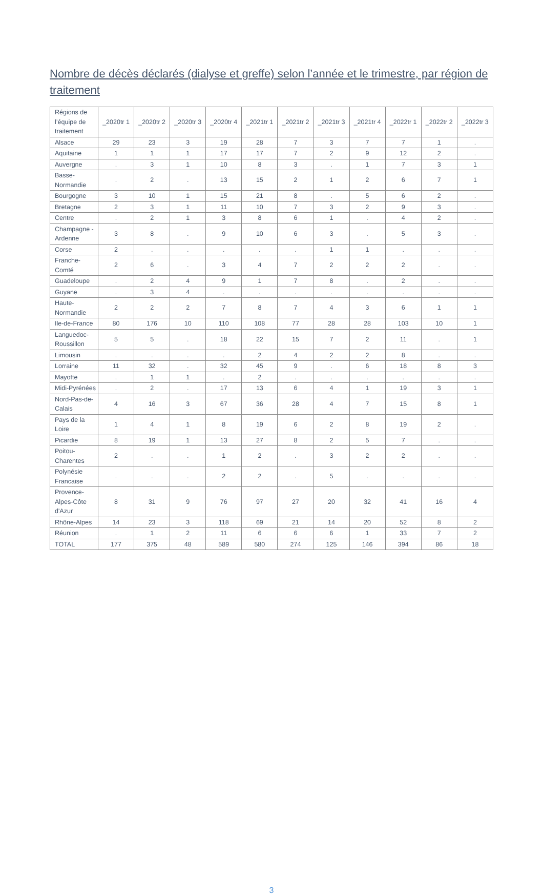Nombre de décès déclarés (dialyse et greffe) selon l’année et le trimestre, par région de traitement
| Régions de l’équipe de traitement | _2020tr 1 | _2020tr 2 | _2020tr 3 | _2020tr 4 | _2021tr 1 | _2021tr 2 | _2021tr 3 | _2021tr 4 | _2022tr 1 | _2022tr 2 | _2022tr 3 |
| --- | --- | --- | --- | --- | --- | --- | --- | --- | --- | --- | --- |
| Alsace | 29 | 23 | 3 | 19 | 28 | 7 | 3 | 7 | 7 | 1 | . |
| Aquitaine | 1 | 1 | 1 | 17 | 17 | 7 | 2 | 9 | 12 | 2 | . |
| Auvergne | . | 3 | 1 | 10 | 8 | 3 | . | 1 | 7 | 3 | 1 |
| Basse-Normandie | . | 2 | . | 13 | 15 | 2 | 1 | 2 | 6 | 7 | 1 |
| Bourgogne | 3 | 10 | 1 | 15 | 21 | 8 | . | 5 | 6 | 2 | . |
| Bretagne | 2 | 3 | 1 | 11 | 10 | 7 | 3 | 2 | 9 | 3 | . |
| Centre | . | 2 | 1 | 3 | 8 | 6 | 1 | . | 4 | 2 | . |
| Champagne -Ardenne | 3 | 8 | . | 9 | 10 | 6 | 3 | . | 5 | 3 | . |
| Corse | 2 | . | . | . | . | . | 1 | 1 | . | . | . |
| Franche-Comté | 2 | 6 | . | 3 | 4 | 7 | 2 | 2 | 2 | . | . |
| Guadeloupe | . | 2 | 4 | 9 | 1 | 7 | 8 | . | 2 | . | . |
| Guyane | . | 3 | 4 | . | . | . | . | . | . | . | . |
| Haute-Normandie | 2 | 2 | 2 | 7 | 8 | 7 | 4 | 3 | 6 | 1 | 1 |
| Ile-de-France | 80 | 176 | 10 | 110 | 108 | 77 | 28 | 28 | 103 | 10 | 1 |
| Languedoc-Roussillon | 5 | 5 | . | 18 | 22 | 15 | 7 | 2 | 11 | . | 1 |
| Limousin | . | . | . | . | 2 | 4 | 2 | 2 | 8 | . | . |
| Lorraine | 11 | 32 | . | 32 | 45 | 9 | . | 6 | 18 | 8 | 3 |
| Mayotte | . | 1 | 1 | . | 2 | . | . | . | . | . | . |
| Midi-Pyrénées | . | 2 | . | 17 | 13 | 6 | 4 | 1 | 19 | 3 | 1 |
| Nord-Pas-de-Calais | 4 | 16 | 3 | 67 | 36 | 28 | 4 | 7 | 15 | 8 | 1 |
| Pays de la Loire | 1 | 4 | 1 | 8 | 19 | 6 | 2 | 8 | 19 | 2 | . |
| Picardie | 8 | 19 | 1 | 13 | 27 | 8 | 2 | 5 | 7 | . | . |
| Poitou-Charentes | 2 | . | . | 1 | 2 | . | 3 | 2 | 2 | . | . |
| Polynésie Francaise | . | . | . | 2 | 2 | . | 5 | . | . | . | . |
| Provence-Alpes-Côte d'Azur | 8 | 31 | 9 | 76 | 97 | 27 | 20 | 32 | 41 | 16 | 4 |
| Rhône-Alpes | 14 | 23 | 3 | 118 | 69 | 21 | 14 | 20 | 52 | 8 | 2 |
| Réunion | . | 1 | 2 | 11 | 6 | 6 | 6 | 1 | 33 | 7 | 2 |
| TOTAL | 177 | 375 | 48 | 589 | 580 | 274 | 125 | 146 | 394 | 86 | 18 |
3